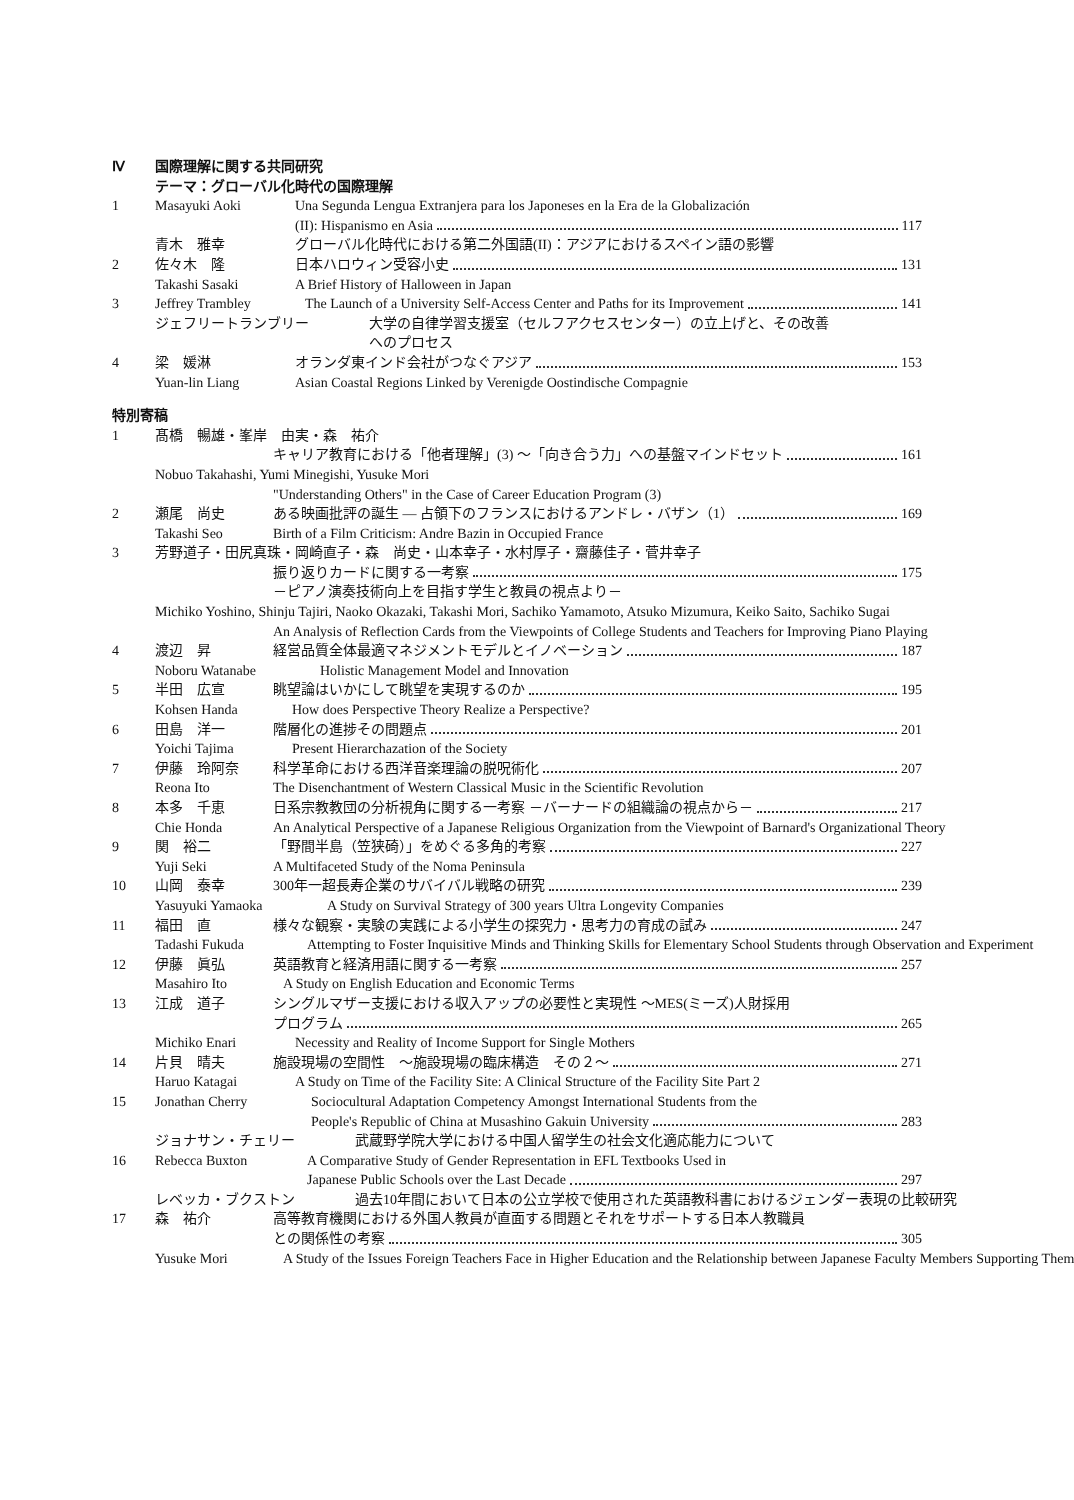Ⅳ 国際理解に関する共同研究
テーマ：グローバル化時代の国際理解
1 Masayuki Aoki Una Segunda Lengua Extranjera para los Japoneses en la Era de la Globalización
(II): Hispanismo en Asia 117
青木　雅幸 グローバル化時代における第二外国語(II)：アジアにおけるスペイン語の影響
2 佐々木　隆 日本ハロウィン受容小史 131
Takashi Sasaki A Brief History of Halloween in Japan
3 Jeffrey Trambley The Launch of a University Self-Access Center and Paths for its Improvement 141
ジェフリートランブリー 大学の自律学習支援室（セルフアクセスセンター）の立上げと、その改善
へのプロセス
4 梁　媛淋 オランダ東インド会社がつなぐアジア 153
Yuan-lin Liang Asian Coastal Regions Linked by Verenigde Oostindische Compagnie
特別寄稿
1 髙橋　暢雄・峯岸　由実・森　祐介
キャリア教育における「他者理解」(3) ～「向き合う力」への基盤マインドセット 161
Nobuo Takahashi, Yumi Minegishi, Yusuke Mori
"Understanding Others" in the Case of Career Education Program (3)
2 瀬尾　尚史 ある映画批評の誕生 — 占領下のフランスにおけるアンドレ・バザン（1） 169
Takashi Seo Birth of a Film Criticism: Andre Bazin in Occupied France
3 芳野道子・田尻真珠・岡崎直子・森　尚史・山本幸子・水村厚子・齋藤佳子・菅井幸子
振り返りカードに関する一考察 175
－ピアノ演奏技術向上を目指す学生と教員の視点より－
Michiko Yoshino, Shinju Tajiri, Naoko Okazaki, Takashi Mori, Sachiko Yamamoto, Atsuko Mizumura, Keiko Saito, Sachiko Sugai
An Analysis of Reflection Cards from the Viewpoints of College Students and Teachers for Improving Piano Playing
4 渡辺　昇 経営品質全体最適マネジメントモデルとイノベーション 187
Noboru Watanabe Holistic Management Model and Innovation
5 半田　広宣 眺望論はいかにして眺望を実現するのか 195
Kohsen Handa How does Perspective Theory Realize a Perspective?
6 田島　洋一 階層化の進捗その問題点 201
Yoichi Tajima Present Hierarchazation of the Society
7 伊藤　玲阿奈 科学革命における西洋音楽理論の脱呪術化 207
Reona Ito The Disenchantment of Western Classical Music in the Scientific Revolution
8 本多　千恵 日系宗教教団の分析視角に関する一考察 －バーナードの組織論の視点から－ 217
Chie Honda An Analytical Perspective of a Japanese Religious Organization from the Viewpoint of Barnard's Organizational Theory
9 関　裕二 「野間半島（笠狭碕）」をめぐる多角的考察 227
Yuji Seki A Multifaceted Study of the Noma Peninsula
10 山岡　泰幸 300年一超長寿企業のサバイバル戦略の研究 239
Yasuyuki Yamaoka A Study on Survival Strategy of 300 years Ultra Longevity Companies
11 福田　直 様々な観察・実験の実践による小学生の探究力・思考力の育成の試み 247
Tadashi Fukuda Attempting to Foster Inquisitive Minds and Thinking Skills for Elementary School Students through Observation and Experiment
12 伊藤　眞弘 英語教育と経済用語に関する一考察 257
Masahiro Ito A Study on English Education and Economic Terms
13 江成　道子 シングルマザー支援における収入アップの必要性と実現性 ～MES(ミーズ)人財採用
プログラム 265
Michiko Enari Necessity and Reality of Income Support for Single Mothers
14 片貝　晴夫 施設現場の空間性　～施設現場の臨床構造　その２～ 271
Haruo Katagai A Study on Time of the Facility Site: A Clinical Structure of the Facility Site Part 2
15 Jonathan Cherry Sociocultural Adaptation Competency Amongst International Students from the
People's Republic of China at Musashino Gakuin University 283
ジョナサン・チェリー 武蔵野学院大学における中国人留学生の社会文化適応能力について
16 Rebecca Buxton A Comparative Study of Gender Representation in EFL Textbooks Used in
Japanese Public Schools over the Last Decade 297
レベッカ・ブクストン 過去10年間において日本の公立学校で使用された英語教科書におけるジェンダー表現の比較研究
17 森　祐介 高等教育機関における外国人教員が直面する問題とそれをサポートする日本人教職員
との関係性の考察 305
Yusuke Mori A Study of the Issues Foreign Teachers Face in Higher Education and the Relationship between Japanese Faculty Members Supporting Them